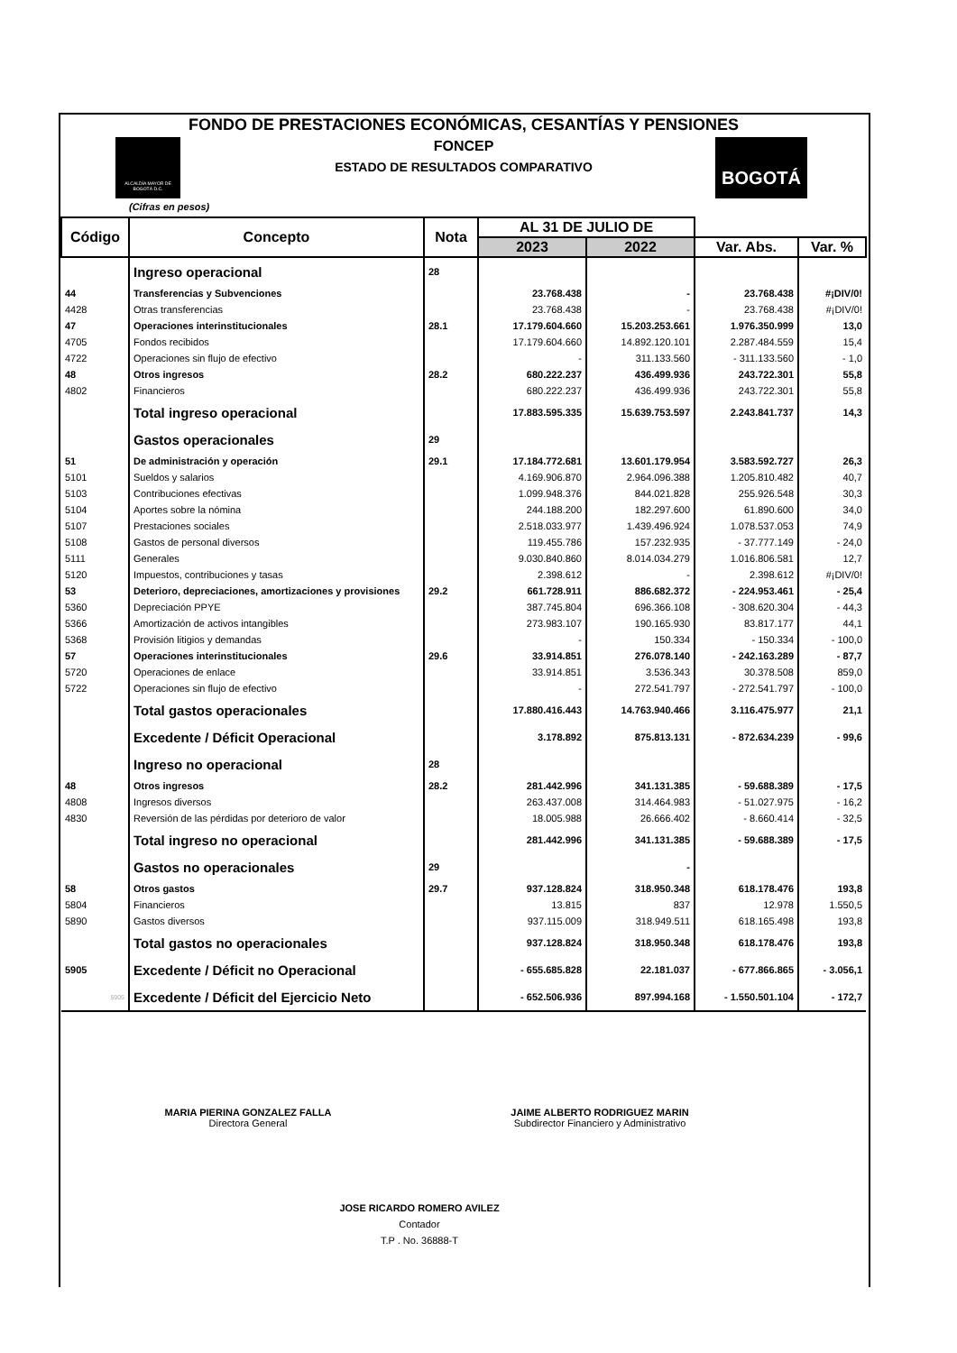FONDO DE PRESTACIONES ECONÓMICAS, CESANTÍAS Y PENSIONES
FONCEP
ESTADO DE RESULTADOS COMPARATIVO
ALCALDÍA MAYOR DE BOGOTÁ D.C.
BOGOTÁ
(Cifras en pesos)
| Código | Concepto | Nota | AL 31 DE JULIO DE | | | |
| --- | --- | --- | --- | --- | --- | --- |
| | | | 2023 | 2022 | Var. Abs. | Var. % |
| | Ingreso operacional | 28 | | | | |
| 44 | Transferencias y Subvenciones | | 23.768.438 | - | 23.768.438 | #¡DIV/0! |
| 4428 | Otras transferencias | | 23.768.438 | - | 23.768.438 | #¡DIV/0! |
| 47 | Operaciones interinstitucionales | 28.1 | 17.179.604.660 | 15.203.253.661 | 1.976.350.999 | 13,0 |
| 4705 | Fondos recibidos | | 17.179.604.660 | 14.892.120.101 | 2.287.484.559 | 15,4 |
| 4722 | Operaciones sin flujo de efectivo | | - | 311.133.560 | - 311.133.560 | - 1,0 |
| 48 | Otros ingresos | 28.2 | 680.222.237 | 436.499.936 | 243.722.301 | 55,8 |
| 4802 | Financieros | | 680.222.237 | 436.499.936 | 243.722.301 | 55,8 |
| | Total ingreso operacional | | 17.883.595.335 | 15.639.753.597 | 2.243.841.737 | 14,3 |
| | Gastos operacionales | 29 | | | | |
| 51 | De administración y operación | 29.1 | 17.184.772.681 | 13.601.179.954 | 3.583.592.727 | 26,3 |
| 5101 | Sueldos y salarios | | 4.169.906.870 | 2.964.096.388 | 1.205.810.482 | 40,7 |
| 5103 | Contribuciones efectivas | | 1.099.948.376 | 844.021.828 | 255.926.548 | 30,3 |
| 5104 | Aportes sobre la nómina | | 244.188.200 | 182.297.600 | 61.890.600 | 34,0 |
| 5107 | Prestaciones sociales | | 2.518.033.977 | 1.439.496.924 | 1.078.537.053 | 74,9 |
| 5108 | Gastos de personal diversos | | 119.455.786 | 157.232.935 | - 37.777.149 | - 24,0 |
| 5111 | Generales | | 9.030.840.860 | 8.014.034.279 | 1.016.806.581 | 12,7 |
| 5120 | Impuestos, contribuciones y tasas | | 2.398.612 | - | 2.398.612 | #¡DIV/0! |
| 53 | Deterioro, depreciaciones, amortizaciones y provisiones | 29.2 | 661.728.911 | 886.682.372 | - 224.953.461 | - 25,4 |
| 5360 | Depreciación PPYE | | 387.745.804 | 696.366.108 | - 308.620.304 | - 44,3 |
| 5366 | Amortización de activos intangibles | | 273.983.107 | 190.165.930 | 83.817.177 | 44,1 |
| 5368 | Provisión litigios y demandas | | - | 150.334 | - 150.334 | - 100,0 |
| 57 | Operaciones interinstitucionales | 29.6 | 33.914.851 | 276.078.140 | - 242.163.289 | - 87,7 |
| 5720 | Operaciones de enlace | | 33.914.851 | 3.536.343 | 30.378.508 | 859,0 |
| 5722 | Operaciones sin flujo de efectivo | | - | 272.541.797 | - 272.541.797 | - 100,0 |
| | Total gastos operacionales | | 17.880.416.443 | 14.763.940.466 | 3.116.475.977 | 21,1 |
| | Excedente / Déficit Operacional | | 3.178.892 | 875.813.131 | - 872.634.239 | - 99,6 |
| | Ingreso no operacional | 28 | | | | |
| 48 | Otros ingresos | 28.2 | 281.442.996 | 341.131.385 | - 59.688.389 | - 17,5 |
| 4808 | Ingresos diversos | | 263.437.008 | 314.464.983 | - 51.027.975 | - 16,2 |
| 4830 | Reversión de las pérdidas por deterioro de valor | | 18.005.988 | 26.666.402 | - 8.660.414 | - 32,5 |
| | Total ingreso no operacional | | 281.442.996 | 341.131.385 | - 59.688.389 | - 17,5 |
| | Gastos no operacionales | 29 | | - | | |
| 58 | Otros gastos | 29.7 | 937.128.824 | 318.950.348 | 618.178.476 | 193,8 |
| 5804 | Financieros | | 13.815 | 837 | 12.978 | 1.550,5 |
| 5890 | Gastos diversos | | 937.115.009 | 318.949.511 | 618.165.498 | 193,8 |
| | Total gastos no operacionales | | 937.128.824 | 318.950.348 | 618.178.476 | 193,8 |
| 5905 | Excedente / Déficit no Operacional | | - 655.685.828 | 22.181.037 | - 677.866.865 | - 3.056,1 |
| 5905 | Excedente / Déficit del Ejercicio Neto | | - 652.506.936 | 897.994.168 | - 1.550.501.104 | - 172,7 |
MARIA PIERINA GONZALEZ FALLA
Directora General
JAIME ALBERTO RODRIGUEZ MARIN
Subdirector Financiero y Administrativo
JOSE RICARDO ROMERO AVILEZ
Contador
T.P . No. 36888-T